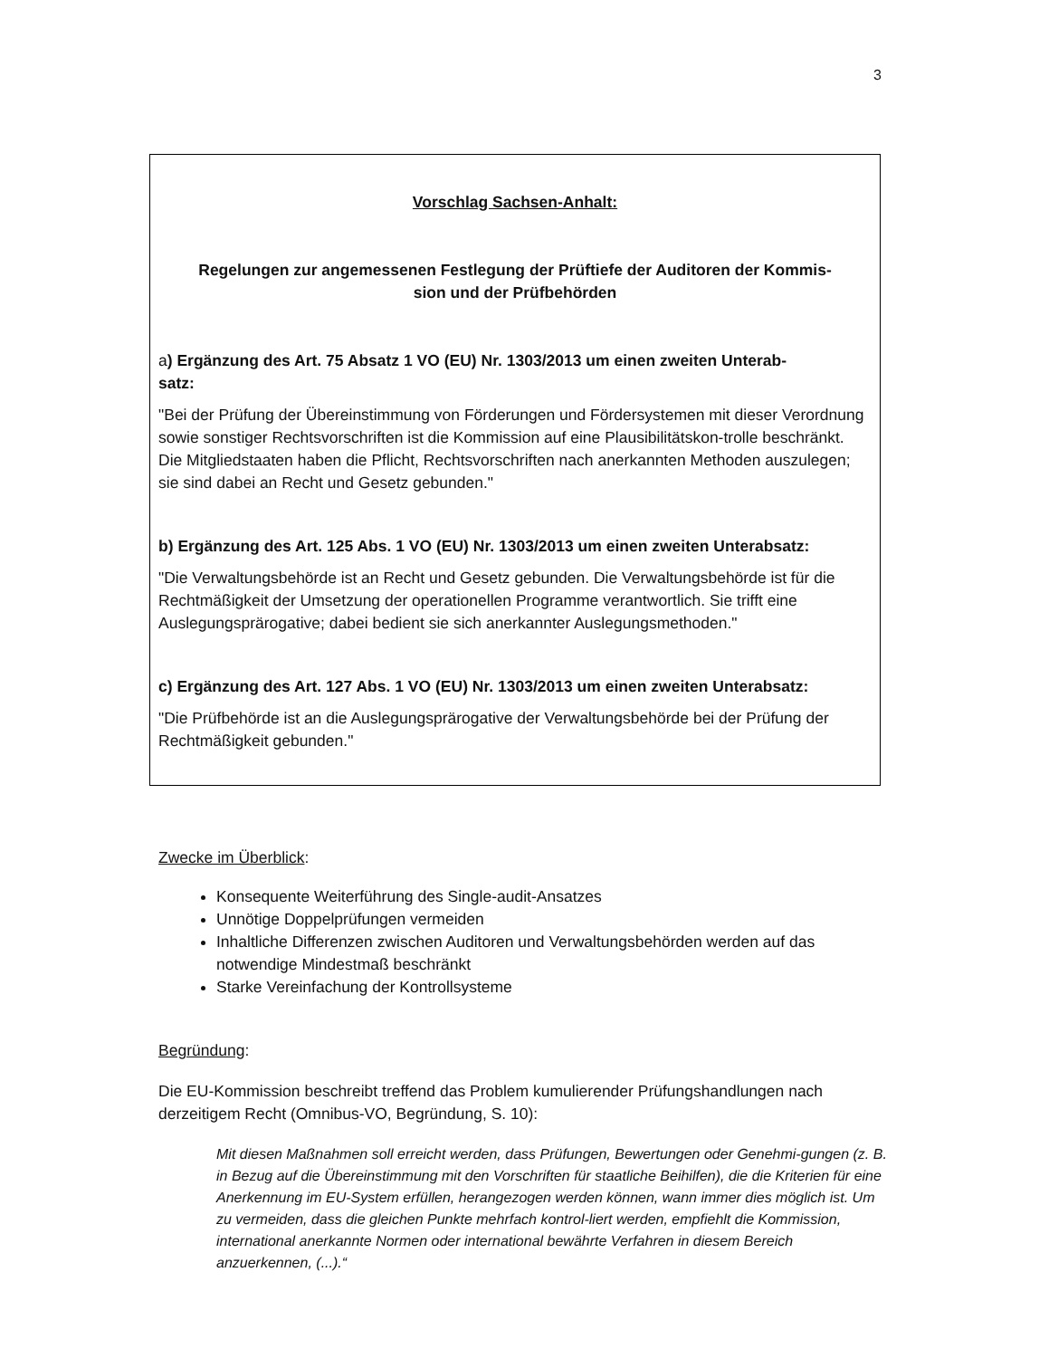3
Vorschlag Sachsen-Anhalt:
Regelungen zur angemessenen Festlegung der Prüftiefe der Auditoren der Kommis-
sion und der Prüfbehörden
a) Ergänzung des Art. 75 Absatz 1 VO (EU) Nr. 1303/2013 um einen zweiten Unterab-
satz:
"Bei der Prüfung der Übereinstimmung von Förderungen und Fördersystemen mit dieser Verordnung sowie sonstiger Rechtsvorschriften ist die Kommission auf eine Plausibilitätskon-trolle beschränkt. Die Mitgliedstaaten haben die Pflicht, Rechtsvorschriften nach anerkannten Methoden auszulegen; sie sind dabei an Recht und Gesetz gebunden."
b) Ergänzung des Art. 125 Abs. 1 VO (EU) Nr. 1303/2013 um einen zweiten Unterabsatz:
"Die Verwaltungsbehörde ist an Recht und Gesetz gebunden. Die Verwaltungsbehörde ist für die Rechtmäßigkeit der Umsetzung der operationellen Programme verantwortlich. Sie trifft eine Auslegungsprärogative; dabei bedient sie sich anerkannter Auslegungsmethoden."
c) Ergänzung des Art. 127 Abs. 1 VO (EU) Nr. 1303/2013 um einen zweiten Unterabsatz:
"Die Prüfbehörde ist an die Auslegungsprärogative der Verwaltungsbehörde bei der Prüfung der Rechtmäßigkeit gebunden."
Zwecke im Überblick:
Konsequente Weiterführung des Single-audit-Ansatzes
Unnötige Doppelprüfungen vermeiden
Inhaltliche Differenzen zwischen Auditoren und Verwaltungsbehörden werden auf das notwendige Mindestmaß beschränkt
Starke Vereinfachung der Kontrollsysteme
Begründung:
Die EU-Kommission beschreibt treffend das Problem kumulierender Prüfungshandlungen nach derzeitigem Recht (Omnibus-VO, Begründung, S. 10):
Mit diesen Maßnahmen soll erreicht werden, dass Prüfungen, Bewertungen oder Genehmi-gungen (z. B. in Bezug auf die Übereinstimmung mit den Vorschriften für staatliche Beihilfen), die die Kriterien für eine Anerkennung im EU-System erfüllen, herangezogen werden können, wann immer dies möglich ist. Um zu vermeiden, dass die gleichen Punkte mehrfach kontrol-liert werden, empfiehlt die Kommission, international anerkannte Normen oder international bewährte Verfahren in diesem Bereich anzuerkennen, (...).“